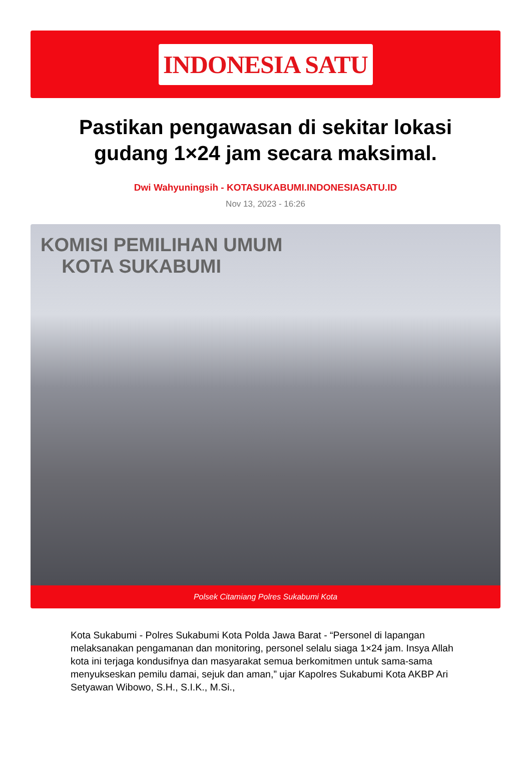INDONESIA SATU
Pastikan pengawasan di sekitar lokasi gudang 1×24 jam secara maksimal.
Dwi Wahyuningsih - KOTASUKABUMI.INDONESIASATU.ID
Nov 13, 2023 - 16:26
KOMISI PEMILIHAN UMUM
KOTA SUKABUMI
Polsek Citamiang Polres Sukabumi Kota
Kota Sukabumi - Polres Sukabumi Kota Polda Jawa Barat - “Personel di lapangan melaksanakan pengamanan dan monitoring, personel selalu siaga 1×24 jam. Insya Allah kota ini terjaga kondusifnya dan masyarakat semua berkomitmen untuk sama-sama menyukseskan pemilu damai, sejuk dan aman,” ujar Kapolres Sukabumi Kota AKBP Ari Setyawan Wibowo, S.H., S.I.K., M.Si.,